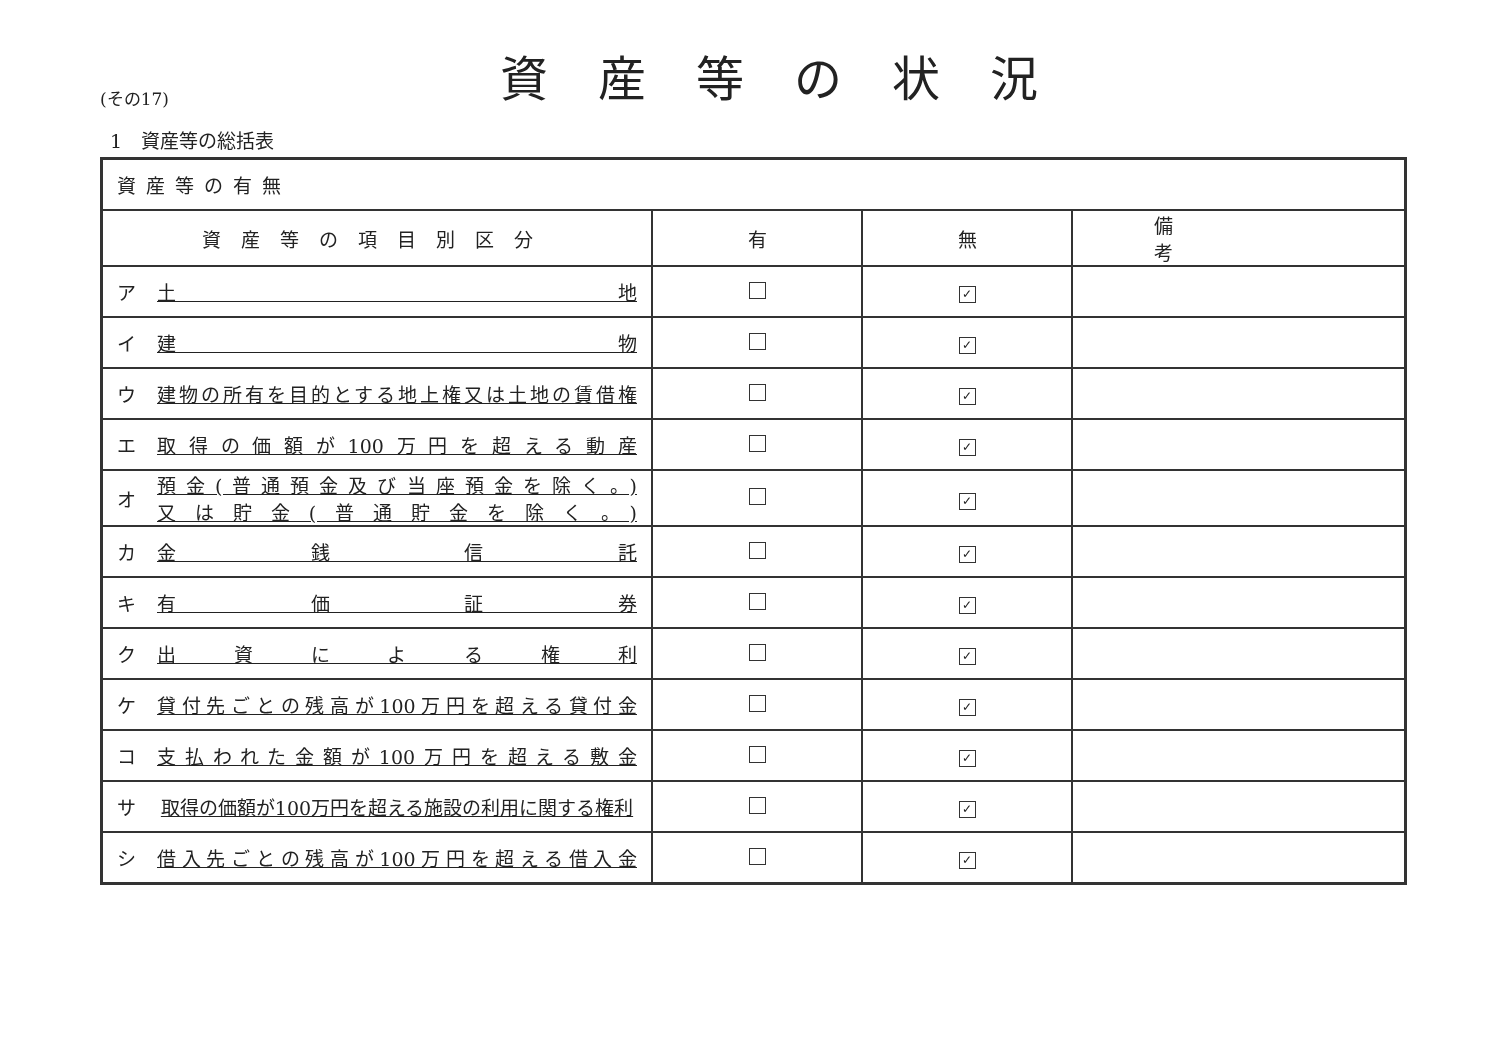(その17)
資産等の状況
1　資産等の総括表
| 資産等の有無 | | | |
| 資産等の項目別区分 | 有 | 無 | 備考 |
| ア 土 地 | | ✓ | |
| イ 建 物 | | ✓ | |
| ウ 建物の所有を目的とする地上権又は土地の賃借権 | | ✓ | |
| エ 取得の価額が100万円を超える動産 | | ✓ | |
| オ 預金(普通預金及び当座預金を除く。) 又は貯金(普通貯金を除く。) | | ✓ | |
| カ 金 銭 信 託 | | ✓ | |
| キ 有 価 証 券 | | ✓ | |
| ク 出 資 に よ る 権 利 | | ✓ | |
| ケ 貸付先ごとの残高が100万円を超える貸付金 | | ✓ | |
| コ 支払われた金額が100万円を超える敷金 | | ✓ | |
| サ 取得の価額が100万円を超える施設の利用に関する権利 | | ✓ | |
| シ 借入先ごとの残高が100万円を超える借入金 | | ✓ | |